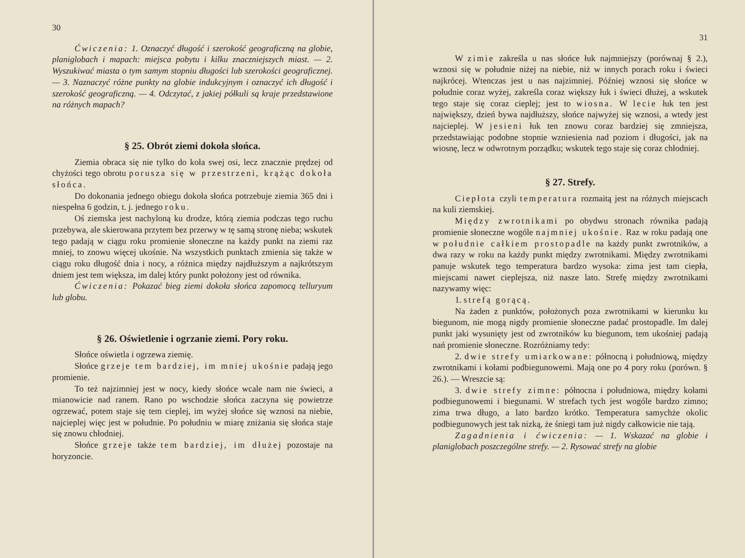30
Ćwiczenia: 1. Oznaczyć długość i szerokość geograficzną na globie, planiglobach i mapach: miejsca pobytu i kilku znaczniejszych miast. — 2. Wyszukiwać miasta o tym samym stopniu długości lub szerokości geograficznej. — 3. Naznaczyć różne punkty na globie indukcyjnym i oznaczyć ich długość i szerokość geograficzną. — 4. Odczytać, z jakiej półkuli są kraje przedstawione na różnych mapach?
§ 25. Obrót ziemi dokoła słońca.
Ziemia obraca się nie tylko do koła swej osi, lecz znacznie prędzej od chyżości tego obrotu porusza się w przestrzeni, krążąc dokoła słońca.
Do dokonania jednego obiegu dokoła słońca potrzebuje ziemia 365 dni i niespełna 6 godzin, t. j. jednego roku.
Oś ziemska jest nachyloną ku drodze, którą ziemia podczas tego ruchu przebywa, ale skierowana przytem bez przerwy w tę samą stronę nieba; wskutek tego padają w ciągu roku promienie słoneczne na każdy punkt na ziemi raz mniej, to znowu więcej ukośnie. Na wszystkich punktach zmienia się także w ciągu roku długość dnia i nocy, a różnica między najdłuższym a najkrótszym dniem jest tem większa, im dalej który punkt położony jest od równika.
Ćwiczenia: Pokazać bieg ziemi dokoła słońca zapomocą telluryum lub globu.
§ 26. Oświetlenie i ogrzanie ziemi. Pory roku.
Słońce oświetla i ogrzewa ziemię.
Słońce grzeje tem bardziej, im mniej ukośnie padają jego promienie.
To też najzimniej jest w nocy, kiedy słońce wcale nam nie świeci, a mianowicie nad ranem. Rano po wschodzie słońca zaczyna się powietrze ogrzewać, potem staje się tem cieplej, im wyżej słońce się wznosi na niebie, najcieplej więc jest w południe. Po południu w miarę zniżania się słońca staje się znowu chłodniej.
Słońce grzeje także tem bardziej, im dłużej pozostaje na horyzoncie.
31
W zimie zakreśla u nas słońce łuk najmniejszy (porównaj § 2.), wznosi się w południe niżej na niebie, niż w innych porach roku i świeci najkrócej. Wtenczas jest u nas najzimniej. Później wznosi się słońce w południe coraz wyżej, zakreśla coraz większy łuk i świeci dłużej, a wskutek tego staje się coraz cieplej; jest to wiosna. W lecie łuk ten jest największy, dzień bywa najdłuższy, słońce najwyżej się wznosi, a wtedy jest najcieplej. W jesieni łuk ten znowu coraz bardziej się zmniejsza, przedstawiając podobne stopnie wzniesienia nad poziom i długości, jak na wiosnę, lecz w odwrotnym porządku; wskutek tego staje się coraz chłodniej.
§ 27. Strefy.
Ciepłota czyli temperatura rozmaitą jest na różnych miejscach na kuli ziemskiej.
Między zwrotnikami po obydwu stronach równika padają promienie słoneczne wogóle najmniej ukośnie. Raz w roku padają one w południe całkiem prostopadle na każdy punkt zwrotników, a dwa razy w roku na każdy punkt między zwrotnikami. Między zwrotnikami panuje wskutek tego temperatura bardzo wysoka: zima jest tam ciepła, miejscami nawet cieplejsza, niż nasze lato. Strefę między zwrotnikami nazywamy więc:
1. strefą gorącą.
Na żaden z punktów, położonych poza zwrotnikami w kierunku ku biegunom, nie mogą nigdy promienie słoneczne padać prostopadle. Im dalej punkt jaki wysunięty jest od zwrotników ku biegunom, tem ukośniej padają nań promienie słoneczne. Rozróżniamy tedy:
2. dwie strefy umiarkowane: północną i południową, między zwrotnikami i kołami podbiegunowemi. Mają one po 4 pory roku (porówn. § 26.). — Wreszcie są:
3. dwie strefy zimne: północna i południowa, między kołami podbiegunowemi i biegunami. W strefach tych jest wogóle bardzo zimno; zima trwa długo, a lato bardzo krótko. Temperatura samychże okolic podbiegunowych jest tak nizką, że śniegi tam już nigdy całkowicie nie tają.
Zagadnienia i ćwiczenia: — 1. Wskazać na globie i planiglobach poszczególne strefy. — 2. Rysować strefy na globie